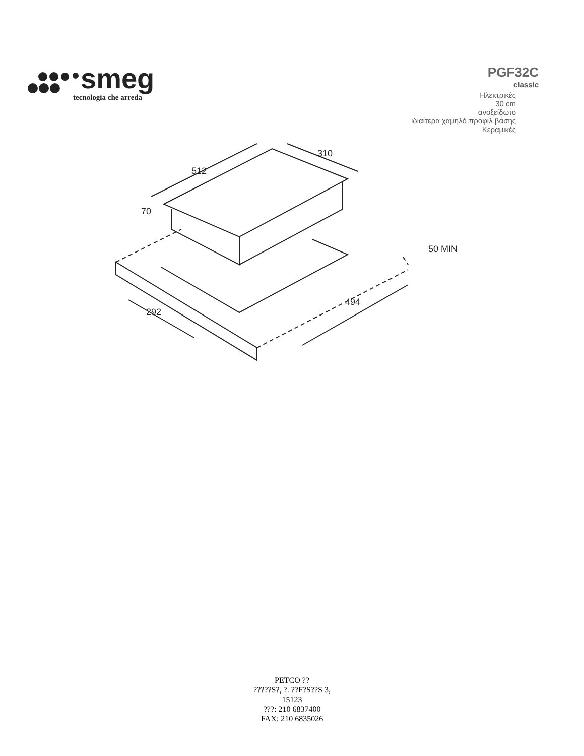smeg
tecnologia che arreda
PGF32C
classic
Ηλεκτρικές
30 cm
ανοξείδωτο
ιδιαίτερα χαμηλό προφίλ βάσης
Κεραμικές
512
310
70
50 MIN
292
494
PETCO ??
?????S?, ?. ??F?S??S 3,
15123
???: 210 6837400
FAX: 210 6835026